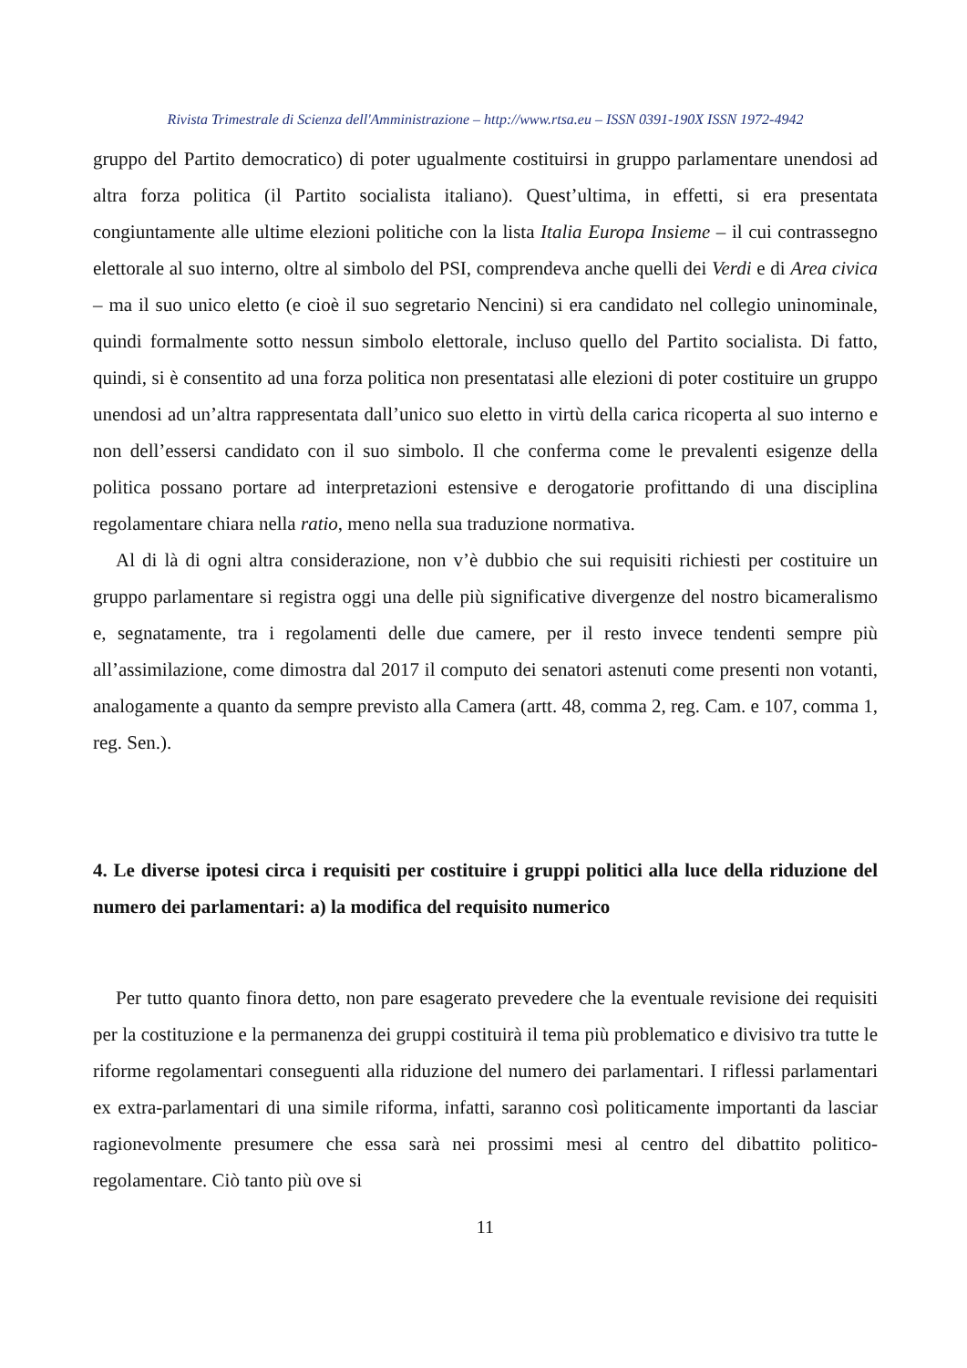Rivista Trimestrale di Scienza dell'Amministrazione – http://www.rtsa.eu – ISSN 0391-190X ISSN 1972-4942
gruppo del Partito democratico) di poter ugualmente costituirsi in gruppo parlamentare unendosi ad altra forza politica (il Partito socialista italiano). Quest’ultima, in effetti, si era presentata congiuntamente alle ultime elezioni politiche con la lista Italia Europa Insieme – il cui contrassegno elettorale al suo interno, oltre al simbolo del PSI, comprendeva anche quelli dei Verdi e di Area civica – ma il suo unico eletto (e cioè il suo segretario Nencini) si era candidato nel collegio uninominale, quindi formalmente sotto nessun simbolo elettorale, incluso quello del Partito socialista. Di fatto, quindi, si è consentito ad una forza politica non presentatasi alle elezioni di poter costituire un gruppo unendosi ad un’altra rappresentata dall’unico suo eletto in virtù della carica ricoperta al suo interno e non dell’essersi candidato con il suo simbolo. Il che conferma come le prevalenti esigenze della politica possano portare ad interpretazioni estensive e derogatorie profittando di una disciplina regolamentare chiara nella ratio, meno nella sua traduzione normativa.
Al di là di ogni altra considerazione, non v’è dubbio che sui requisiti richiesti per costituire un gruppo parlamentare si registra oggi una delle più significative divergenze del nostro bicameralismo e, segnatamente, tra i regolamenti delle due camere, per il resto invece tendenti sempre più all’assimilazione, come dimostra dal 2017 il computo dei senatori astenuti come presenti non votanti, analogamente a quanto da sempre previsto alla Camera (artt. 48, comma 2, reg. Cam. e 107, comma 1, reg. Sen.).
4. Le diverse ipotesi circa i requisiti per costituire i gruppi politici alla luce della riduzione del numero dei parlamentari: a) la modifica del requisito numerico
Per tutto quanto finora detto, non pare esagerato prevedere che la eventuale revisione dei requisiti per la costituzione e la permanenza dei gruppi costituirà il tema più problematico e divisivo tra tutte le riforme regolamentari conseguenti alla riduzione del numero dei parlamentari. I riflessi parlamentari ex extra-parlamentari di una simile riforma, infatti, saranno così politicamente importanti da lasciar ragionevolmente presumere che essa sarà nei prossimi mesi al centro del dibattito politico-regolamentare. Ciò tanto più ove si
11